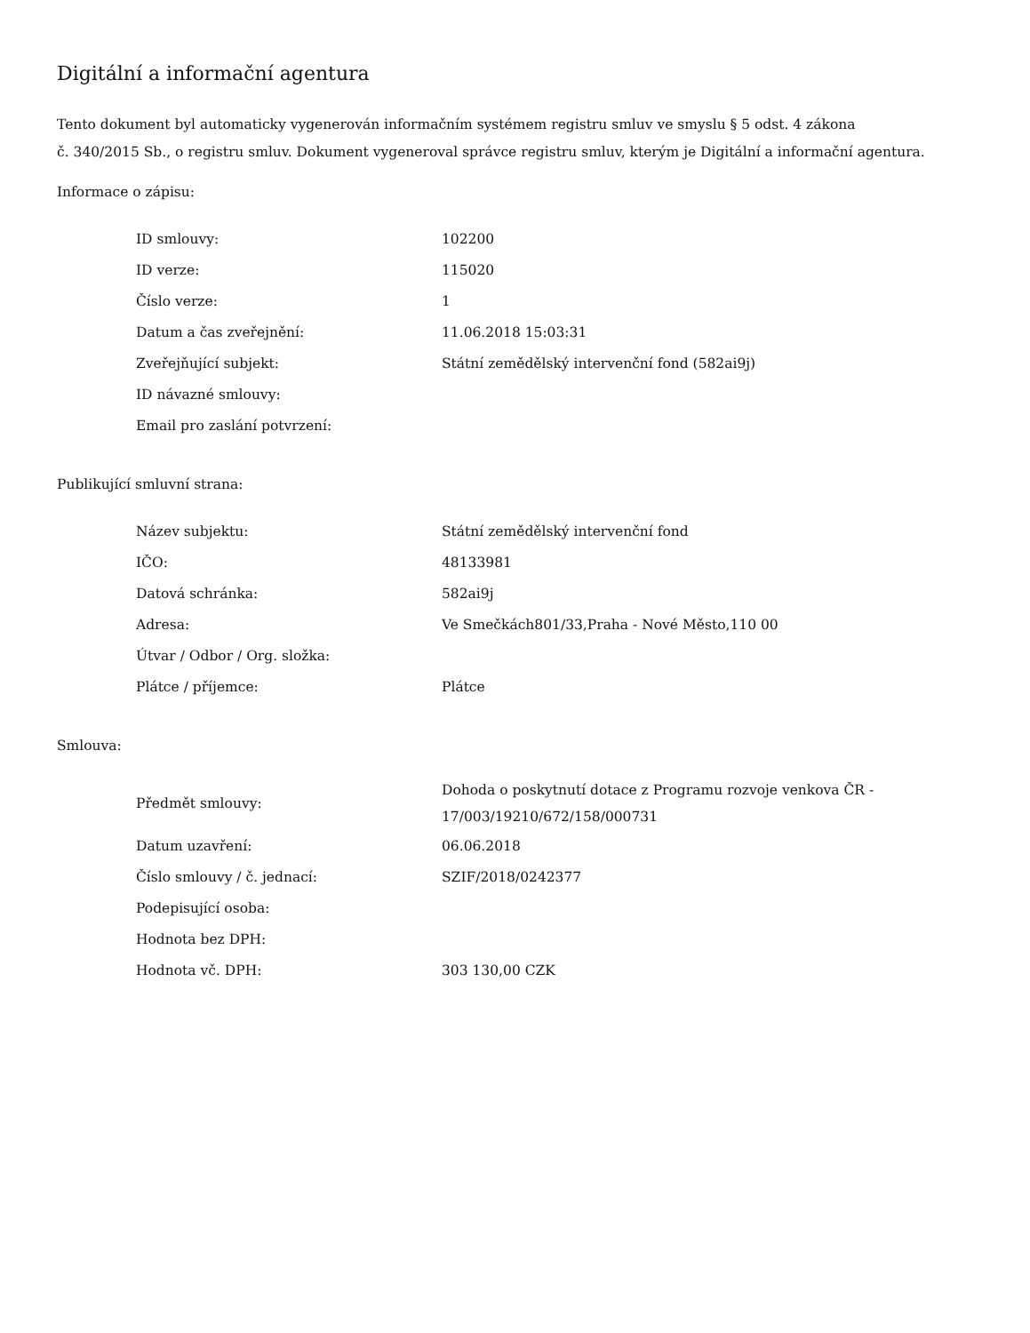Digitální a informační agentura
Tento dokument byl automaticky vygenerován informačním systémem registru smluv ve smyslu § 5 odst. 4 zákona
č. 340/2015 Sb., o registru smluv. Dokument vygeneroval správce registru smluv, kterým je Digitální a informační agentura.
Informace o zápisu:
| ID smlouvy: | 102200 |
| ID verze: | 115020 |
| Číslo verze: | 1 |
| Datum a čas zveřejnění: | 11.06.2018 15:03:31 |
| Zveřejňující subjekt: | Státní zemědělský intervenční fond (582ai9j) |
| ID návazné smlouvy: | |
| Email pro zaslání potvrzení: | |
Publikující smluvní strana:
| Název subjektu: | Státní zemědělský intervenční fond |
| IČO: | 48133981 |
| Datová schránka: | 582ai9j |
| Adresa: | Ve Smečkách801/33,Praha - Nové Město,110 00 |
| Útvar / Odbor / Org. složka: | |
| Plátce / příjemce: | Plátce |
Smlouva:
| Předmět smlouvy: | Dohoda o poskytnutí dotace z Programu rozvoje venkova ČR - 17/003/19210/672/158/000731 |
| Datum uzavření: | 06.06.2018 |
| Číslo smlouvy / č. jednací: | SZIF/2018/0242377 |
| Podepisující osoba: | |
| Hodnota bez DPH: | |
| Hodnota vč. DPH: | 303 130,00 CZK |